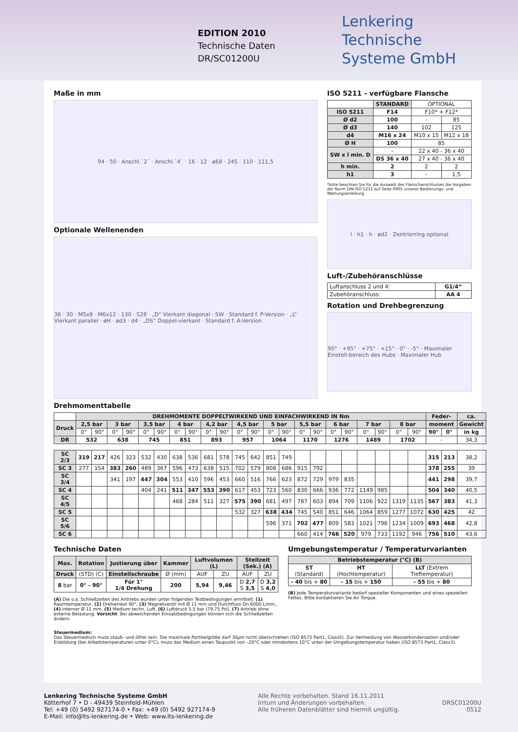EDITION 2010
Technische Daten
DR/SC01200U
Lenkering
Technische
Systeme GmbH
Maße in mm
94 · 50 · Anschl.`2´ · Anschl.`4´ · 16 · 12 · ø68 · 245 · 110 · 111,5
Optionale Wellenenden
36 · 30 · M5x8 · M6x12 · 130 · 528 · „D“ Vierkant diagonal · SW · Standard f. P-Version · „L“ Vierkant parallel · øH · ød3 · d4 · „DS“ Doppel-vierkant · Standard f. A-Version
ISO 5211 - verfügbare Flansche
| | STANDARD | OPTIONAL | |
| ISO 5211 | F14 | F10* + F12* | |
| Ø d2 | 100 | - | 85 |
| Ø d3 | 140 | 102 | 125 |
| d4 | M16 x 24 | M10 x 15 | M12 x 18 |
| Ø H | 100 | 85 | |
| SW x l min. D | - | 22 x 40 - 36 x 40 | |
| | DS 36 x 40 | 27 x 40 - 36 x 40 | |
| h min. | 2 | 2 | 2 |
| h1 | 3 | - | 1,5 |
*bitte beachten Sie für die Auswahl des Flanschanschlusses die Vorgaben der Norm DIN ISO 5211 auf Seite 0905 unserer Bedienungs- und Wartungsanleitung
l · h1 · h · ød2 · Zentrierring optional
Luft-/Zubehöranschlüsse
| Luftanschluss 2 und 4: | G1/4“ |
| Zubehöranschluss: | AA 4 |
Rotation und Drehbegrenzung
90° · +95° · +75° · +15° · 0° · -5° · Maximaler Einstell-bereich des Hubs · Maximaler Hub
Drehmomenttabelle
| | DREHMOMENTE DOPPELTWIRKEND UND EINFACHWIRKEND IN Nm | | | | | | | | | | | | | | | | | | | | | | Feder- | | ca. |
| Druck | 2,5 bar | | 3 bar | | 3,5 bar | | 4 bar | | 4,2 bar | | 4,5 bar | | 5 bar | | 5,5 bar | | 6 bar | | 7 bar | | 8 bar | | moment | | Gewicht |
| | 0° | 90° | 0° | 90° | 0° | 90° | 0° | 90° | 0° | 90° | 0° | 90° | 0° | 90° | 0° | 90° | 0° | 90° | 0° | 90° | 0° | 90° | 90° | 0° | in kg |
| DR | 532 | | 638 | | 745 | | 851 | | 893 | | 957 | | 1064 | | 1170 | | 1276 | | 1489 | | 1702 | | - | | 34,3 |
| SC 2/3 | 319 | 217 | 426 | 323 | 532 | 430 | 638 | 536 | 681 | 578 | 745 | 642 | 851 | 749 | | | | | | | | | 315 | 213 | 38,2 |
| SC 3 | 277 | 154 | 383 | 260 | 489 | 367 | 596 | 473 | 638 | 515 | 702 | 579 | 808 | 686 | 915 | 792 | | | | | | | 378 | 255 | 39 |
| SC 3/4 | | | 341 | 197 | 447 | 304 | 553 | 410 | 596 | 453 | 660 | 516 | 766 | 623 | 872 | 729 | 979 | 835 | | | | | 441 | 298 | 39,7 |
| SC 4 | | | | | 404 | 241 | 511 | 347 | 553 | 390 | 617 | 453 | 723 | 560 | 830 | 666 | 936 | 772 | 1149 | 985 | | | 504 | 340 | 40,5 |
| SC 4/5 | | | | | | | 468 | 284 | 511 | 327 | 575 | 390 | 681 | 497 | 787 | 603 | 894 | 709 | 1106 | 922 | 1319 | 1135 | 567 | 383 | 41,3 |
| SC 5 | | | | | | | | | | | 532 | 327 | 638 | 434 | 745 | 540 | 851 | 646 | 1064 | 859 | 1277 | 1072 | 630 | 425 | 42 |
| SC 5/6 | | | | | | | | | | | | | 596 | 371 | 702 | 477 | 809 | 583 | 1021 | 796 | 1234 | 1009 | 693 | 468 | 42,8 |
| SC 6 | | | | | | | | | | | | | | | 660 | 414 | 766 | 520 | 979 | 733 | 1192 | 946 | 756 | 510 | 43,6 |
Technische Daten
| Max. | Rotation | Justierung über | Kammer | Luftvolumen (L) | | Stellzeit (Sek.) (A) | |
| --- | --- | --- | --- | --- | --- | --- | --- |
| Druck | (STD) (C) | Einstellschraube | Ø (mm) | AUF | ZU | AUF | ZU |
| 8 bar | 0° - 90° | Für 1° 1/4 Drehung | 200 | 5,94 | 9,46 | D 2,7 S 3,5 | D 3,2 S 4,0 |
(A) Die o.a. Schließzeiten des Antriebs wurden unter folgenden Testbedingungen ermittelt: (1) Raumtemperatur, (2) Drehwinkel 90°, (3) Magnetventil mit Ø 11 mm und Durchfluss Qn 6000 L/min., (4) interner Ø 11 mm, (5) Medium techn. Luft, (6) Luftdruck 5,5 bar (79,75 Psi), (7) Antrieb ohne externe Belastung. Vorsicht: Bei abweichenden Einsatzbedingungen können sich die Schließzeiten ändern.
Umgebungstemperatur / Temperaturvarianten
| Betriebstemperatur (°C) (B) | | |
| --- | --- | --- |
| ST (Standard) | HT (Hochtemperatur) | LLT (Extrem Tieftemperatur) |
| - 40 bis + 80 | - 15 bis + 150 | - 55 bis + 80 |
(B) Jede Temperaturvariante bedarf spezieller Komponenten und eines speziellen Fettes. Bitte kontaktieren Sie Air Torque.
Steuermedium:
Das Steuermedium muss staub- und ölfrei sein. Die maximale Partikelgröße darf 30µm nicht überschreiten (ISO 8573 Part1, Class5). Zur Vermeidung von Wasserkondensation und/oder Eisbildung (bei Arbeitstemperaturen unter 0°C), muss das Medium einen Taupunkt von –20°C oder mindestens 10°C unter der Umgebungstemperatur haben (ISO 8573 Part1, Class3).
Lenkering Technische Systeme GmbH
Kötterhof 7 • D - 49439 Steinfeld-Mühlen
Tel: +49 (0) 5492 927174-0 • Fax: +49 (0) 5492 927174-9
E-Mail: info@lts-lenkering.de • Web: www.lts-lenkering.de
Alle Rechte vorbehalten. Stand 16.11.2011
Irrtum und Änderungen vorbehalten.
Alle früheren Datenblätter sind hiermit ungültig.
DRSC01200U
0512